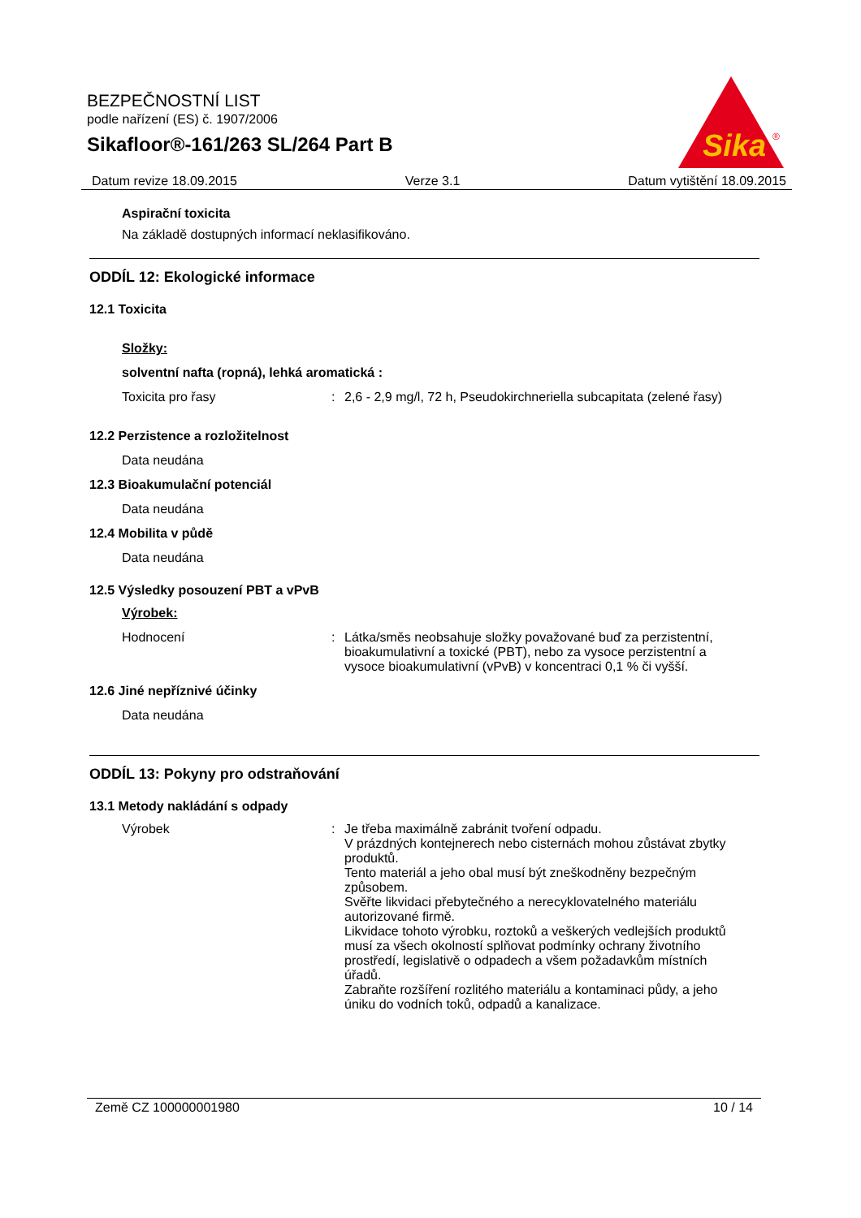BEZPEČNOSTNÍ LIST
podle nařízení (ES) č. 1907/2006
Sikafloor®-161/263 SL/264 Part B
Sika
®
Datum revize 18.09.2015 Verze 3.1 Datum vytištění 18.09.2015
Aspirační toxicita
Na základě dostupných informací neklasifikováno.
ODDÍL 12: Ekologické informace
12.1 Toxicita
Složky:
solventní nafta (ropná), lehká aromatická :
Toxicita pro řasy : 2,6 - 2,9 mg/l, 72 h, Pseudokirchneriella subcapitata (zelené řasy)
12.2 Perzistence a rozložitelnost
Data neudána
12.3 Bioakumulační potenciál
Data neudána
12.4 Mobilita v půdě
Data neudána
12.5 Výsledky posouzení PBT a vPvB
Výrobek:
Hodnocení : Látka/směs neobsahuje složky považované buď za perzistentní, bioakumulativní a toxické (PBT), nebo za vysoce perzistentní a vysoce bioakumulativní (vPvB) v koncentraci 0,1 % či vyšší.
12.6 Jiné nepříznivé účinky
Data neudána
ODDÍL 13: Pokyny pro odstraňování
13.1 Metody nakládání s odpady
Výrobek : Je třeba maximálně zabránit tvoření odpadu.
V prázdných kontejnerech nebo cisternách mohou zůstávat zbytky produktů.
Tento materiál a jeho obal musí být zneškodněny bezpečným způsobem.
Svěřte likvidaci přebytečného a nerecyklovatelného materiálu autorizované firmě.
Likvidace tohoto výrobku, roztoků a veškerých vedlejších produktů musí za všech okolností splňovat podmínky ochrany životního prostředí, legislativě o odpadech a všem požadavkům místních úřadů.
Zabraňte rozšíření rozlitého materiálu a kontaminaci půdy, a jeho úniku do vodních toků, odpadů a kanalizace.
Země CZ 100000001980 10 / 14